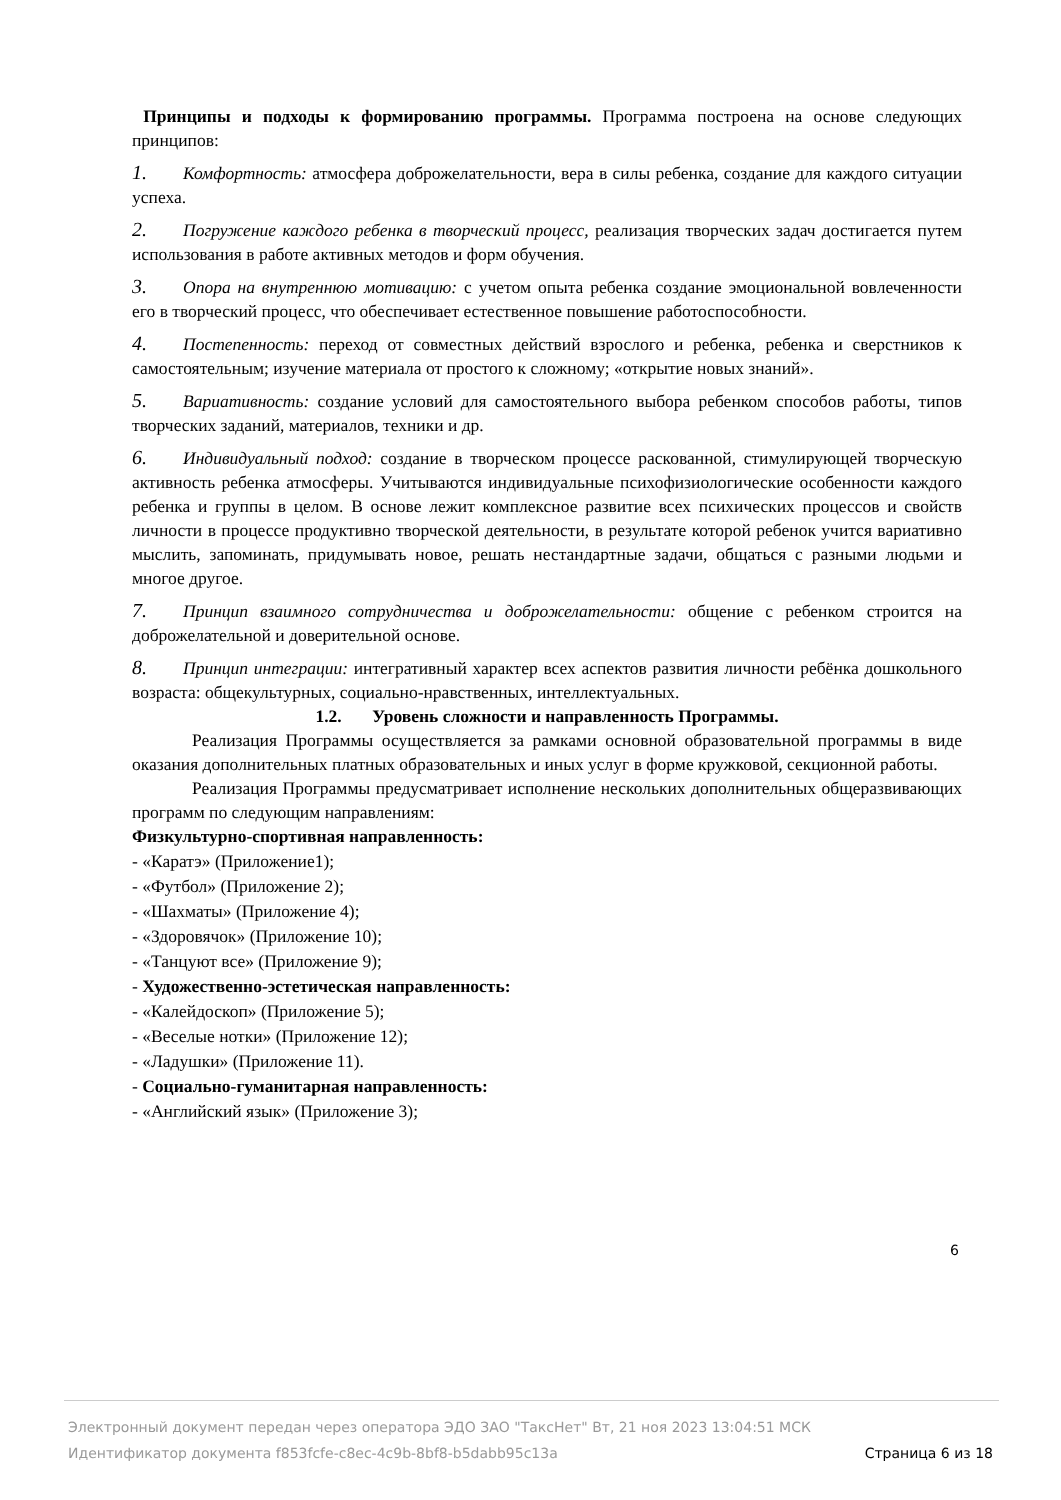Принципы и подходы к формированию программы. Программа построена на основе следующих принципов:
1. Комфортность: атмосфера доброжелательности, вера в силы ребенка, создание для каждого ситуации успеха.
2. Погружение каждого ребенка в творческий процесс, реализация творческих задач достигается путем использования в работе активных методов и форм обучения.
3. Опора на внутреннюю мотивацию: с учетом опыта ребенка создание эмоциональной вовлеченности его в творческий процесс, что обеспечивает естественное повышение работоспособности.
4. Постепенность: переход от совместных действий взрослого и ребенка, ребенка и сверстников к самостоятельным; изучение материала от простого к сложному; «открытие новых знаний».
5. Вариативность: создание условий для самостоятельного выбора ребенком способов работы, типов творческих заданий, материалов, техники и др.
6. Индивидуальный подход: создание в творческом процессе раскованной, стимулирующей творческую активность ребенка атмосферы. Учитываются индивидуальные психофизиологические особенности каждого ребенка и группы в целом. В основе лежит комплексное развитие всех психических процессов и свойств личности в процессе продуктивно творческой деятельности, в результате которой ребенок учится вариативно мыслить, запоминать, придумывать новое, решать нестандартные задачи, общаться с разными людьми и многое другое.
7. Принцип взаимного сотрудничества и доброжелательности: общение с ребенком строится на доброжелательной и доверительной основе.
8. Принцип интеграции: интегративный характер всех аспектов развития личности ребёнка дошкольного возраста: общекультурных, социально-нравственных, интеллектуальных.
1.2. Уровень сложности и направленность Программы.
Реализация Программы осуществляется за рамками основной образовательной программы в виде оказания дополнительных платных образовательных и иных услуг в форме кружковой, секционной работы.
Реализация Программы предусматривает исполнение нескольких дополнительных общеразвивающих программ по следующим направлениям:
Физкультурно-спортивная направленность:
- «Каратэ» (Приложение1);
- «Футбол» (Приложение 2);
- «Шахматы» (Приложение 4);
- «Здоровячок» (Приложение 10);
- «Танцуют все» (Приложение 9);
- Художественно-эстетическая направленность:
- «Калейдоскоп» (Приложение 5);
- «Веселые нотки» (Приложение 12);
- «Ладушки» (Приложение 11).
- Социально-гуманитарная направленность:
- «Английский язык» (Приложение 3);
6
Электронный документ передан через оператора ЭДО ЗАО "ТаксНет" Вт, 21 ноя 2023 13:04:51 МСК
Идентификатор документа f853fcfe-c8ec-4c9b-8bf8-b5dabb95c13a Страница 6 из 18